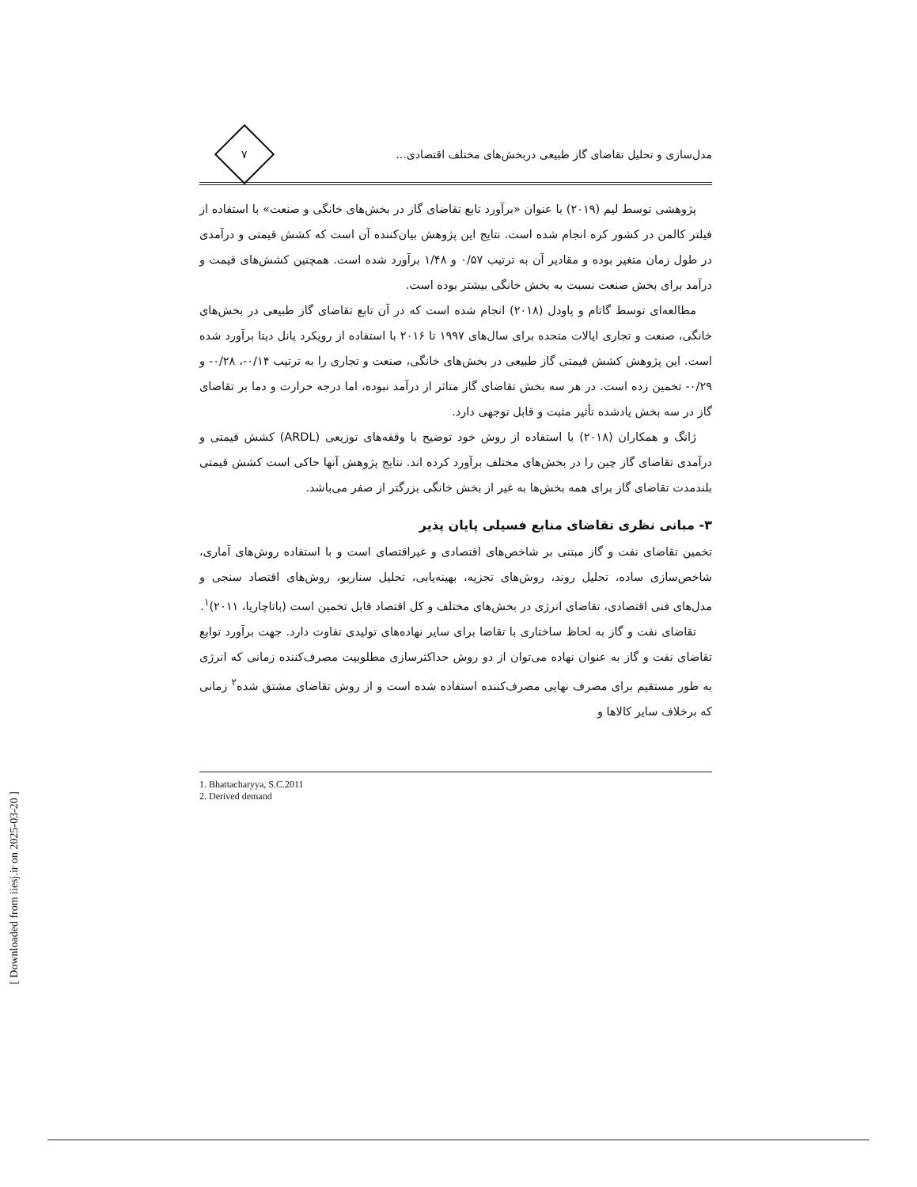مدل‌سازی و تحلیل تقاضای گاز طبیعی دربخش‌های مختلف اقتصادی...
۷
پژوهشی توسط لیم (۲۰۱۹) با عنوان «برآورد تابع تقاضای گاز در بخش‌های خانگی و صنعت» با استفاده از فیلتر کالمن در کشور کره انجام شده است. نتایج این پژوهش بیان‌کننده آن است که کشش قیمتی و درآمدی در طول زمان متغیر بوده و مقادیر آن به ترتیب ۰/۵۷ و ۱/۴۸ برآورد شده است. همچنین کشش‌های قیمت و درآمد برای بخش صنعت نسبت به بخش خانگی بیشتر بوده است.
مطالعه‌ای توسط گاتام و پاودل (۲۰۱۸) انجام شده است که در آن تابع تقاضای گاز طبیعی در بخش‌های خانگی، صنعت و تجاری ایالات متحده برای سال‌های ۱۹۹۷ تا ۲۰۱۶ با استفاده از رویکرد پانل دیتا برآورد شده است. این پژوهش کشش قیمتی گاز طبیعی در بخش‌های خانگی، صنعت و تجاری را به ترتیب ۰/۱۴-، ۰/۲۸- و ۰/۲۹- تخمین زده است. در هر سه بخش تقاضای گاز متاثر از درآمد نبوده، اما درجه حرارت و دما بر تقاضای گاز در سه بخش یادشده تأثیر مثبت و قابل توجهی دارد.
ژانگ و همکاران (۲۰۱۸) با استفاده از روش خود توضیح با وقفه‌های توزیعی (ARDL) کشش قیمتی و درآمدی تقاضای گاز چین را در بخش‌های مختلف برآورد کرده اند. نتایج پژوهش آنها حاکی است کشش قیمتی بلندمدت تقاضای گاز برای همه بخش‌ها به غیر از بخش خانگی بزرگتر از صفر می‌باشد.
۳- مبانی نظری تقاضای منابع فسیلی پایان پذیر
تخمین تقاضای نفت و گاز مبتنی بر شاخص‌های اقتصادی و غیراقتصای است و با استفاده روش‌های آماری، شاخص‌سازی ساده، تحلیل روند، روش‌های تجزیه، بهینه‌یابی، تحلیل سناریو، روش‌های اقتصاد سنجی و مدل‌های فنی اقتصادی، تقاضای انرژی در بخش‌های مختلف و کل اقتصاد قابل تخمین است (باتاچاریا، ۲۰۱۱)<sup>۱</sup>.
تقاضای نفت و گاز به لحاظ ساختاری با تقاضا برای سایر نهاده‌های تولیدی تفاوت دارد. جهت برآورد توابع تقاضای نفت و گاز به عنوان نهاده می‌توان از دو روش حداکثرسازی مطلوبیت مصرف‌کننده زمانی که انرژی به طور مستقیم برای مصرف نهایی مصرف‌کننده استفاده شده است و از روش تقاضای مشتق شده<sup>۲</sup> زمانی که برخلاف سایر کالاها و
1. Bhattacharyya, S.C.2011
2. Derived demand
[ Downloaded from iiesj.ir on 2025-03-20 ]